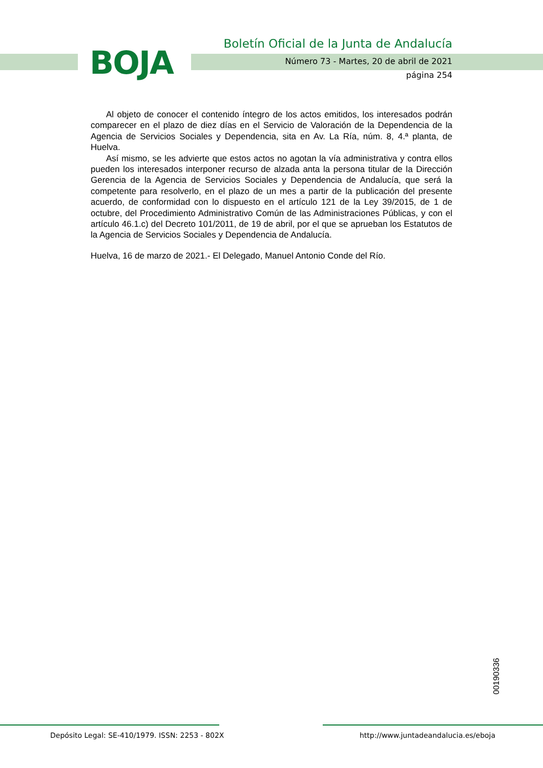BOJA
Boletín Oficial de la Junta de Andalucía
Número 73 - Martes, 20 de abril de 2021
página 254
Al objeto de conocer el contenido íntegro de los actos emitidos, los interesados podrán comparecer en el plazo de diez días en el Servicio de Valoración de la Dependencia de la Agencia de Servicios Sociales y Dependencia, sita en Av. La Ría, núm. 8, 4.ª planta, de Huelva.
Así mismo, se les advierte que estos actos no agotan la vía administrativa y contra ellos pueden los interesados interponer recurso de alzada anta la persona titular de la Dirección Gerencia de la Agencia de Servicios Sociales y Dependencia de Andalucía, que será la competente para resolverlo, en el plazo de un mes a partir de la publicación del presente acuerdo, de conformidad con lo dispuesto en el artículo 121 de la Ley 39/2015, de 1 de octubre, del Procedimiento Administrativo Común de las Administraciones Públicas, y con el artículo 46.1.c) del Decreto 101/2011, de 19 de abril, por el que se aprueban los Estatutos de la Agencia de Servicios Sociales y Dependencia de Andalucía.
Huelva, 16 de marzo de 2021.- El Delegado, Manuel Antonio Conde del Río.
00190336
Depósito Legal: SE-410/1979. ISSN: 2253 - 802X
http://www.juntadeandalucia.es/eboja